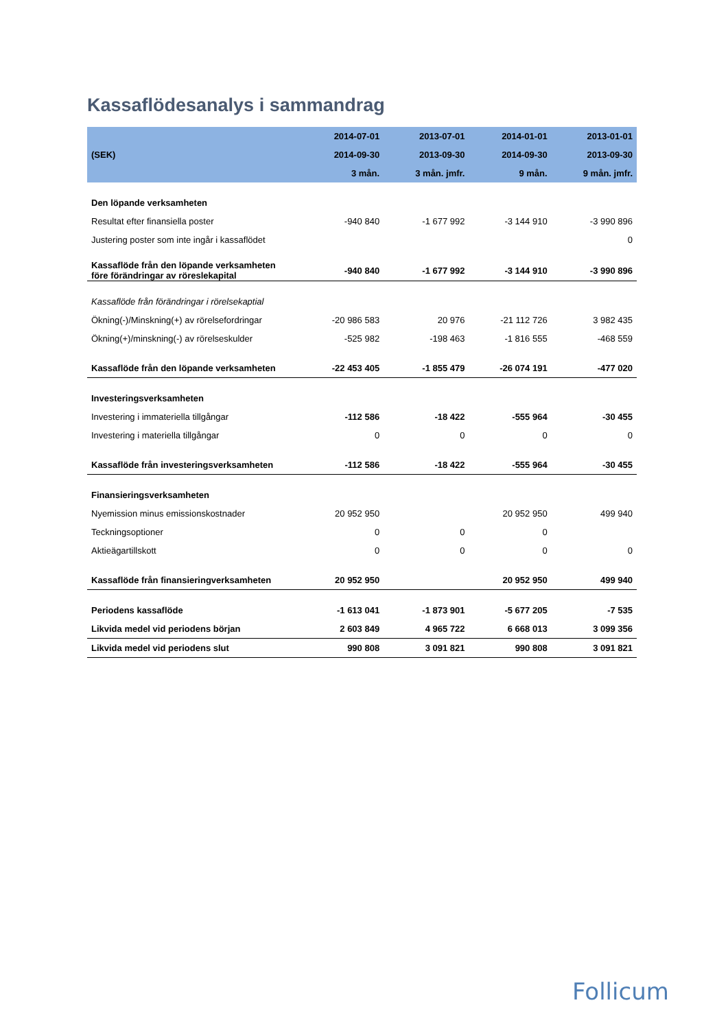Kassaflödesanalys i sammandrag
| | 2014-07-01 | 2013-07-01 | 2014-01-01 | 2013-01-01 |
| --- | --- | --- | --- | --- |
| (SEK) | 2014-09-30 | 2013-09-30 | 2014-09-30 | 2013-09-30 |
| | 3 mån. | 3 mån. jmfr. | 9 mån. | 9 mån. jmfr. |
| Den löpande verksamheten | | | | |
| Resultat efter finansiella poster | -940 840 | -1 677 992 | -3 144 910 | -3 990 896 |
| Justering poster som inte ingår i kassaflödet | | | | 0 |
| Kassaflöde från den löpande verksamheten före förändringar av röreslekapital | -940 840 | -1 677 992 | -3 144 910 | -3 990 896 |
| Kassaflöde från förändringar i rörelsekaptial | | | | |
| Ökning(-)/Minskning(+) av rörelsefordringar | -20 986 583 | 20 976 | -21 112 726 | 3 982 435 |
| Ökning(+)/minskning(-) av rörelseskulder | -525 982 | -198 463 | -1 816 555 | -468 559 |
| Kassaflöde från den löpande verksamheten | -22 453 405 | -1 855 479 | -26 074 191 | -477 020 |
| Investeringsverksamheten | | | | |
| Investering i immateriella tillgångar | -112 586 | -18 422 | -555 964 | -30 455 |
| Investering i materiella tillgångar | 0 | 0 | 0 | 0 |
| Kassaflöde från investeringsverksamheten | -112 586 | -18 422 | -555 964 | -30 455 |
| Finansieringsverksamheten | | | | |
| Nyemission minus emissionskostnader | 20 952 950 | | 20 952 950 | 499 940 |
| Teckningsoptioner | 0 | 0 | 0 | |
| Aktieägartillskott | 0 | 0 | 0 | 0 |
| Kassaflöde från finansieringverksamheten | 20 952 950 | | 20 952 950 | 499 940 |
| Periodens kassaflöde | -1 613 041 | -1 873 901 | -5 677 205 | -7 535 |
| Likvida medel vid periodens början | 2 603 849 | 4 965 722 | 6 668 013 | 3 099 356 |
| Likvida medel vid periodens slut | 990 808 | 3 091 821 | 990 808 | 3 091 821 |
Follicum